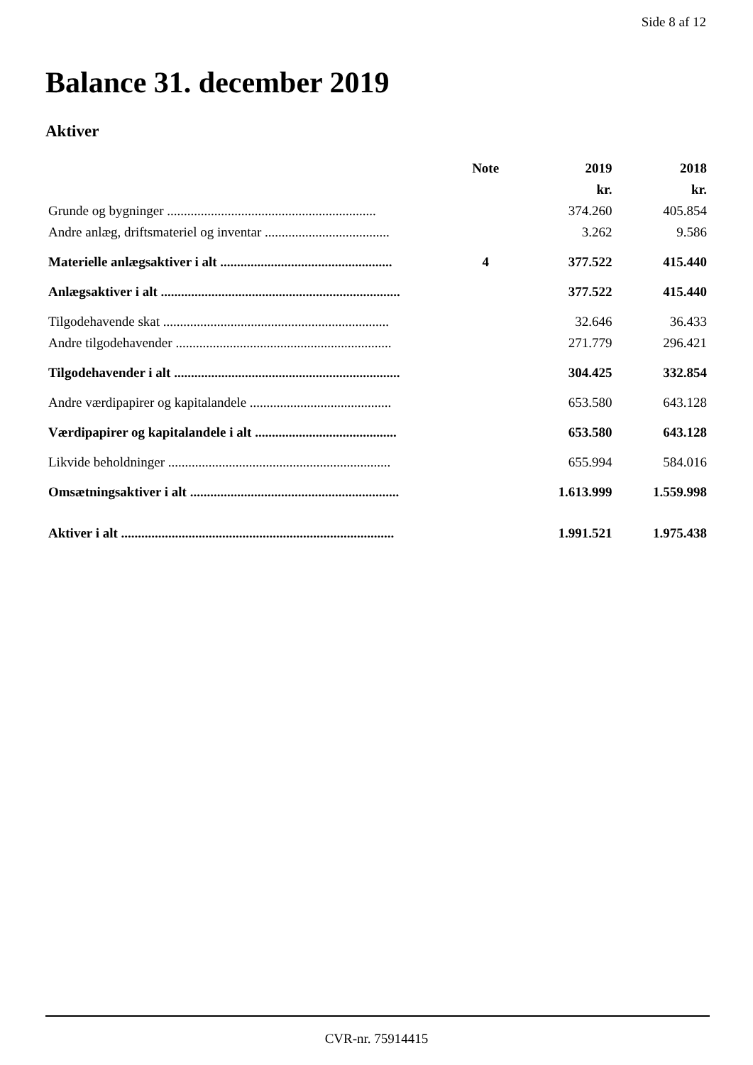Side 8 af 12
Balance 31. december 2019
Aktiver
| | Note | 2019 | 2018 |
| --- | --- | --- | --- |
| | | kr. | kr. |
| Grunde og bygninger .............................................................. | | 374.260 | 405.854 |
| Andre anlæg, driftsmateriel og inventar ..................................... | | 3.262 | 9.586 |
| Materielle anlægsaktiver i alt ................................................... | 4 | 377.522 | 415.440 |
| Anlægsaktiver i alt ....................................................................... | | 377.522 | 415.440 |
| Tilgodehavende skat ................................................................... | | 32.646 | 36.433 |
| Andre tilgodehavender ................................................................ | | 271.779 | 296.421 |
| Tilgodehavender i alt ................................................................... | | 304.425 | 332.854 |
| Andre værdipapirer og kapitalandele .......................................... | | 653.580 | 643.128 |
| Værdipapirer og kapitalandele i alt .......................................... | | 653.580 | 643.128 |
| Likvide beholdninger .................................................................. | | 655.994 | 584.016 |
| Omsætningsaktiver i alt .............................................................. | | 1.613.999 | 1.559.998 |
| Aktiver i alt ................................................................................. | | 1.991.521 | 1.975.438 |
CVR-nr. 75914415